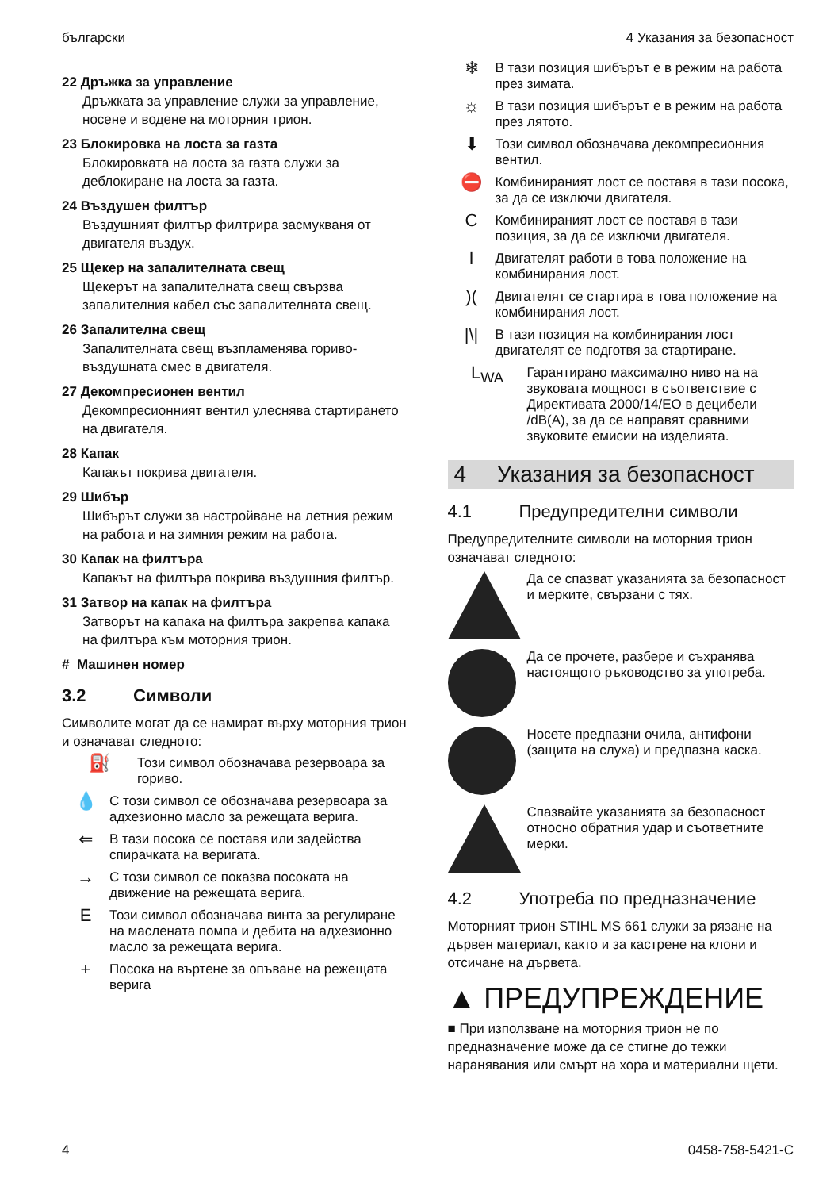български 4 Указания за безопасност
22 Дръжка за управление
Дръжката за управление служи за управление, носене и водене на моторния трион.
23 Блокировка на лоста за газта
Блокировката на лоста за газта служи за деблокиране на лоста за газта.
24 Въздушен филтър
Въздушният филтър филтрира засмукваня от двигателя въздух.
25 Щекер на запалителната свещ
Щекерът на запалителната свещ свързва запалителния кабел със запалителната свещ.
26 Запалителна свещ
Запалителната свещ възпламенява гориво-въздушната смес в двигателя.
27 Декомпресионен вентил
Декомпресионният вентил улеснява стартирането на двигателя.
28 Капак
Капакът покрива двигателя.
29 Шибър
Шибърът служи за настройване на летния режим на работа и на зимния режим на работа.
30 Капак на филтъра
Капакът на филтъра покрива въздушния филтър.
31 Затвор на капак на филтъра
Затворът на капака на филтъра закрепва капака на филтъра към моторния трион.
# Машинен номер
3.2 Символи
Символите могат да се намират върху моторния трион и означават следното:
⛽
Този символ обозначава резервоара за гориво.
💧
С този символ се обозначава резервоара за адхезионно масло за режещата верига.
⇐
В тази посока се поставя или задейства спирачката на веригата.
→
С този символ се показва посоката на движение на режещата верига.
E
Този символ обозначава винта за регулиране на маслената помпа и дебита на адхезионно масло за режещата верига.
+
Посока на въртене за опъване на режещата верига
❄
В тази позиция шибърът е в режим на работа през зимата.
☼
В тази позиция шибърът е в режим на работа през лятото.
⬇
Този символ обозначава декомпресионния вентил.
⛔
Комбинираният лост се поставя в тази посока, за да се изключи двигателя.
C
Комбинираният лост се поставя в тази позиция, за да се изключи двигателя.
I
Двигателят работи в това положение на комбинирания лост.
)(
Двигателят се стартира в това положение на комбинирания лост.
|\|
В тази позиция на комбинирания лост двигателят се подготвя за стартиране.
L<sub>WA</sub>
Гарантирано максимално ниво на на звуковата мощност в съответствие с Директивата 2000/14/ЕО в децибели /dB(A), за да се направят сравними звуковите емисии на изделията.
4 Указания за безопасност
4.1 Предупредителни символи
Предупредителните символи на моторния трион означават следното:
Да се спазват указанията за безопасност и мерките, свързани с тях.
Да се прочете, разбере и съхранява настоящото ръководство за употреба.
Носете предпазни очила, антифони (защита на слуха) и предпазна каска.
Спазвайте указанията за безопасност относно обратния удар и съответните мерки.
4.2 Употреба по предназначение
Моторният трион STIHL MS 661 служи за рязане на дървен материал, както и за кастрене на клони и отсичане на дървета.
▲ ПРЕДУПРЕЖДЕНИЕ
■ При използване на моторния трион не по предназначение може да се стигне до тежки наранявания или смърт на хора и материални щети.
4 0458-758-5421-C